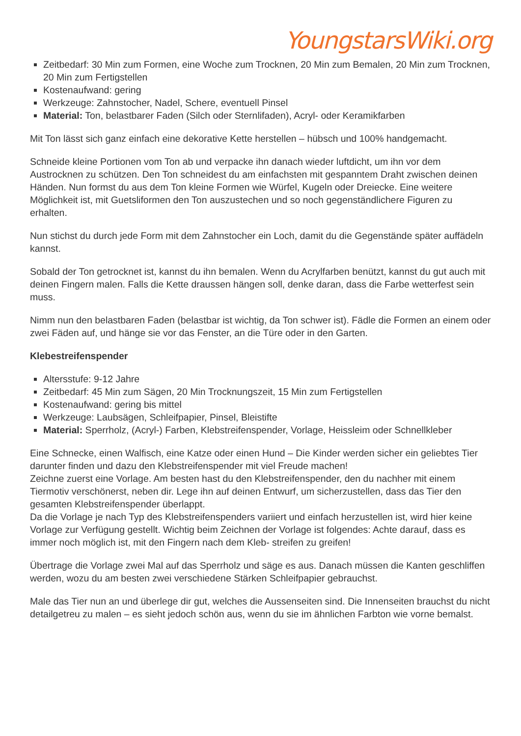YoungstarsWiki.org
Zeitbedarf: 30 Min zum Formen, eine Woche zum Trocknen, 20 Min zum Bemalen, 20 Min zum Trocknen, 20 Min zum Fertigstellen
Kostenaufwand: gering
Werkzeuge: Zahnstocher, Nadel, Schere, eventuell Pinsel
Material: Ton, belastbarer Faden (Silch oder Sternlifaden), Acryl- oder Keramikfarben
Mit Ton lässt sich ganz einfach eine dekorative Kette herstellen – hübsch und 100% handgemacht.
Schneide kleine Portionen vom Ton ab und verpacke ihn danach wieder luftdicht, um ihn vor dem Austrocknen zu schützen. Den Ton schneidest du am einfachsten mit gespanntem Draht zwischen deinen Händen. Nun formst du aus dem Ton kleine Formen wie Würfel, Kugeln oder Dreiecke. Eine weitere Möglichkeit ist, mit Guetsliformen den Ton auszustechen und so noch gegenständlichere Figuren zu erhalten.
Nun stichst du durch jede Form mit dem Zahnstocher ein Loch, damit du die Gegenstände später auffädeln kannst.
Sobald der Ton getrocknet ist, kannst du ihn bemalen. Wenn du Acrylfarben benützt, kannst du gut auch mit deinen Fingern malen. Falls die Kette draussen hängen soll, denke daran, dass die Farbe wetterfest sein muss.
Nimm nun den belastbaren Faden (belastbar ist wichtig, da Ton schwer ist). Fädle die Formen an einem oder zwei Fäden auf, und hänge sie vor das Fenster, an die Türe oder in den Garten.
Klebestreifenspender
Altersstufe: 9-12 Jahre
Zeitbedarf: 45 Min zum Sägen, 20 Min Trocknungszeit, 15 Min zum Fertigstellen
Kostenaufwand: gering bis mittel
Werkzeuge: Laubsägen, Schleifpapier, Pinsel, Bleistifte
Material: Sperrholz, (Acryl-) Farben, Klebstreifenspender, Vorlage, Heissleim oder Schnellkleber
Eine Schnecke, einen Walfisch, eine Katze oder einen Hund – Die Kinder werden sicher ein geliebtes Tier darunter finden und dazu den Klebstreifenspender mit viel Freude machen!
Zeichne zuerst eine Vorlage. Am besten hast du den Klebstreifenspender, den du nachher mit einem Tiermotiv verschönerst, neben dir. Lege ihn auf deinen Entwurf, um sicherzustellen, dass das Tier den gesamten Klebstreifenspender überlappt.
Da die Vorlage je nach Typ des Klebstreifenspenders variiert und einfach herzustellen ist, wird hier keine Vorlage zur Verfügung gestellt. Wichtig beim Zeichnen der Vorlage ist folgendes: Achte darauf, dass es immer noch möglich ist, mit den Fingern nach dem Kleb- streifen zu greifen!
Übertrage die Vorlage zwei Mal auf das Sperrholz und säge es aus. Danach müssen die Kanten geschliffen werden, wozu du am besten zwei verschiedene Stärken Schleifpapier gebrauchst.
Male das Tier nun an und überlege dir gut, welches die Aussenseiten sind. Die Innenseiten brauchst du nicht detailgetreu zu malen – es sieht jedoch schön aus, wenn du sie im ähnlichen Farbton wie vorne bemalst.